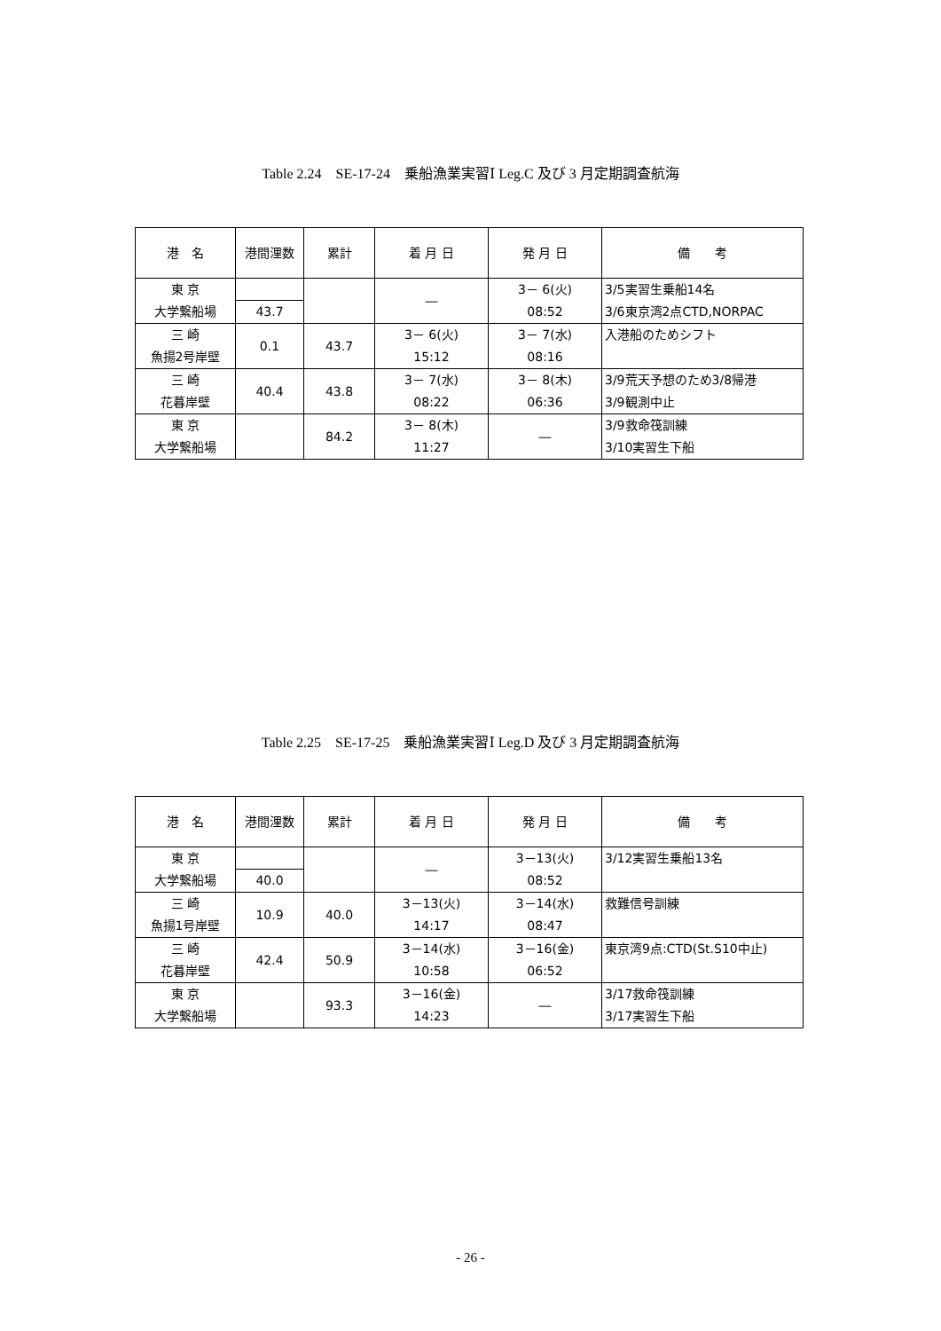Table 2.24　SE-17-24　乗船漁業実習Ⅰ Leg.C 及び 3 月定期調査航海
| 港 名 | 港間浬数 | 累計 | 着 月 日 | 発 月 日 | 備 考 |
| --- | --- | --- | --- | --- | --- |
| 東 京 大学繋船場 | | | ― | 3－ 6(火) 08:52 | 3/5実習生乗船14名 3/6東京湾2点CTD,NORPAC |
| | 43.7 | | | | |
| 三 崎 魚揚2号岸壁 | | 43.7 | 3－ 6(火) 15:12 | 3－ 7(水) 08:16 | 入港船のためシフト |
| | 0.1 | | | | |
| 三 崎 花暮岸壁 | | 43.8 | 3－ 7(水) 08:22 | 3－ 8(木) 06:36 | 3/9荒天予想のため3/8帰港 3/9観測中止 |
| | 40.4 | | | | |
| 東 京 大学繋船場 | | 84.2 | 3－ 8(木) 11:27 | ― | 3/9救命筏訓練 3/10実習生下船 |
Table 2.25　SE-17-25　乗船漁業実習Ⅰ Leg.D 及び 3 月定期調査航海
| 港 名 | 港間浬数 | 累計 | 着 月 日 | 発 月 日 | 備 考 |
| --- | --- | --- | --- | --- | --- |
| 東 京 大学繋船場 | | | ― | 3－13(火) 08:52 | 3/12実習生乗船13名 |
| | 40.0 | | | | |
| 三 崎 魚揚1号岸壁 | | 40.0 | 3－13(火) 14:17 | 3－14(水) 08:47 | 救難信号訓練 |
| | 10.9 | | | | |
| 三 崎 花暮岸壁 | | 50.9 | 3－14(水) 10:58 | 3－16(金) 06:52 | 東京湾9点:CTD(St.S10中止) |
| | 42.4 | | | | |
| 東 京 大学繋船場 | | 93.3 | 3－16(金) 14:23 | ― | 3/17救命筏訓練 3/17実習生下船 |
- 26 -